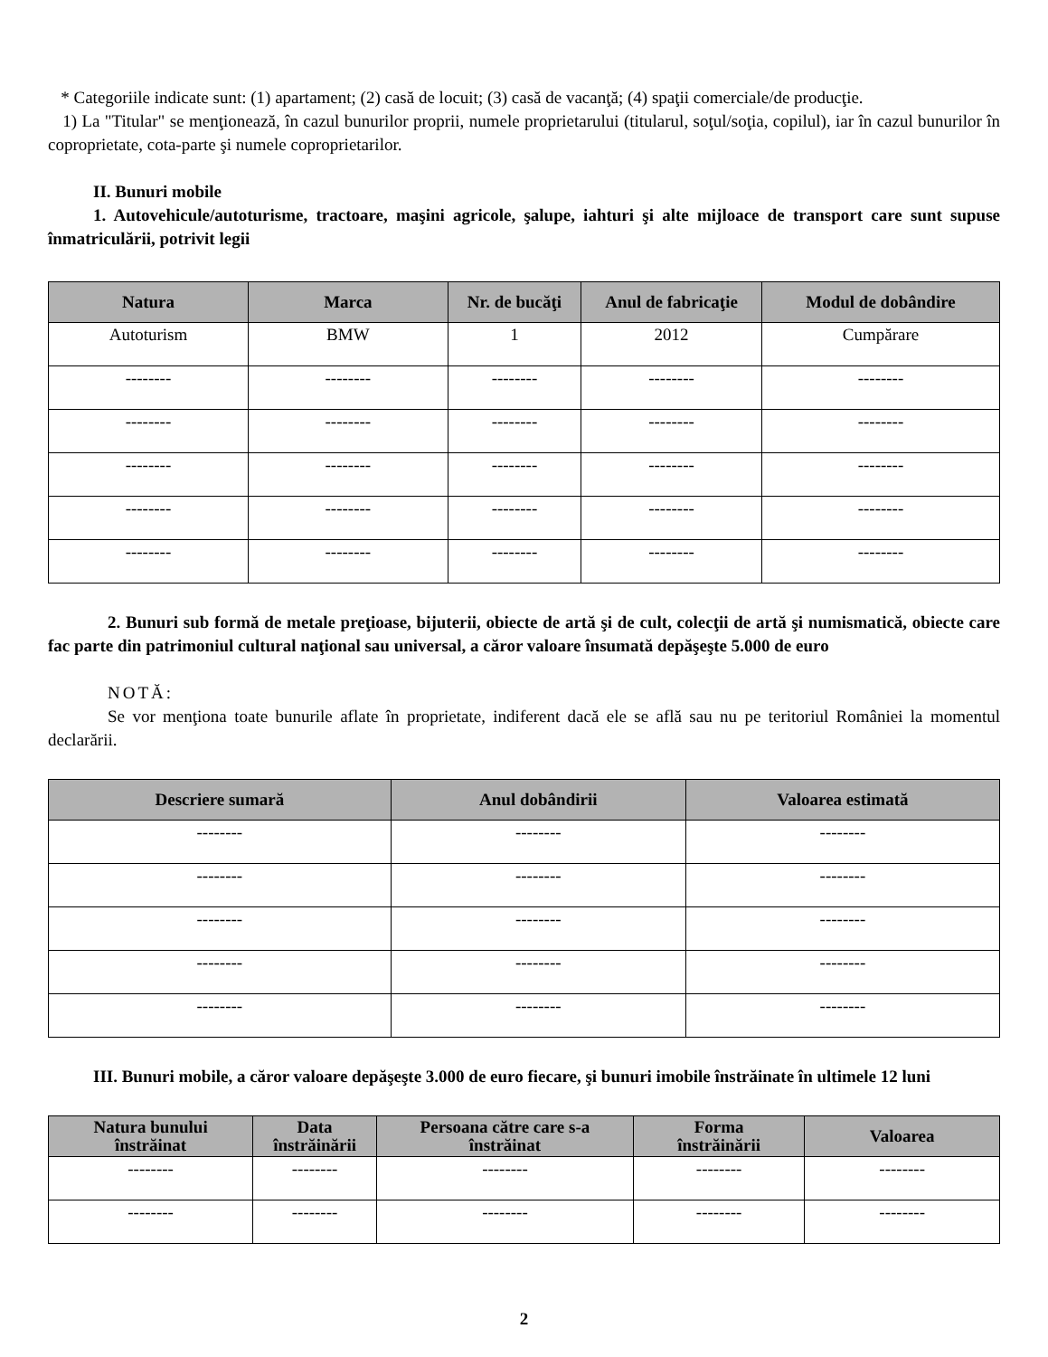* Categoriile indicate sunt: (1) apartament; (2) casă de locuit; (3) casă de vacanţă; (4) spaţii comerciale/de producţie.
1) La "Titular" se menţionează, în cazul bunurilor proprii, numele proprietarului (titularul, soţul/soţia, copilul), iar în cazul bunurilor în coproprietate, cota-parte şi numele coproprietarilor.
II. Bunuri mobile
1. Autovehicule/autoturisme, tractoare, maşini agricole, şalupe, iahturi şi alte mijloace de transport care sunt supuse înmatriculării, potrivit legii
| Natura | Marca | Nr. de bucăţi | Anul de fabricaţie | Modul de dobândire |
| --- | --- | --- | --- | --- |
| Autoturism | BMW | 1 | 2012 | Cumpărare |
| -------- | -------- | -------- | -------- | -------- |
| -------- | -------- | -------- | -------- | -------- |
| -------- | -------- | -------- | -------- | -------- |
| -------- | -------- | -------- | -------- | -------- |
| -------- | -------- | -------- | -------- | -------- |
2. Bunuri sub formă de metale preţioase, bijuterii, obiecte de artă şi de cult, colecţii de artă şi numismatică, obiecte care fac parte din patrimoniul cultural naţional sau universal, a căror valoare însumată depăşeşte 5.000 de euro
NOTĂ:
Se vor menţiona toate bunurile aflate în proprietate, indiferent dacă ele se află sau nu pe teritoriul României la momentul declarării.
| Descriere sumară | Anul dobândirii | Valoarea estimată |
| --- | --- | --- |
| -------- | -------- | -------- |
| -------- | -------- | -------- |
| -------- | -------- | -------- |
| -------- | -------- | -------- |
| -------- | -------- | -------- |
III. Bunuri mobile, a căror valoare depăşeşte 3.000 de euro fiecare, şi bunuri imobile înstrăinate în ultimele 12 luni
| Natura bunului înstrăinat | Data înstrăinării | Persoana către care s-a înstrăinat | Forma înstrăinării | Valoarea |
| --- | --- | --- | --- | --- |
| -------- | -------- | -------- | -------- | -------- |
| -------- | -------- | -------- | -------- | -------- |
2